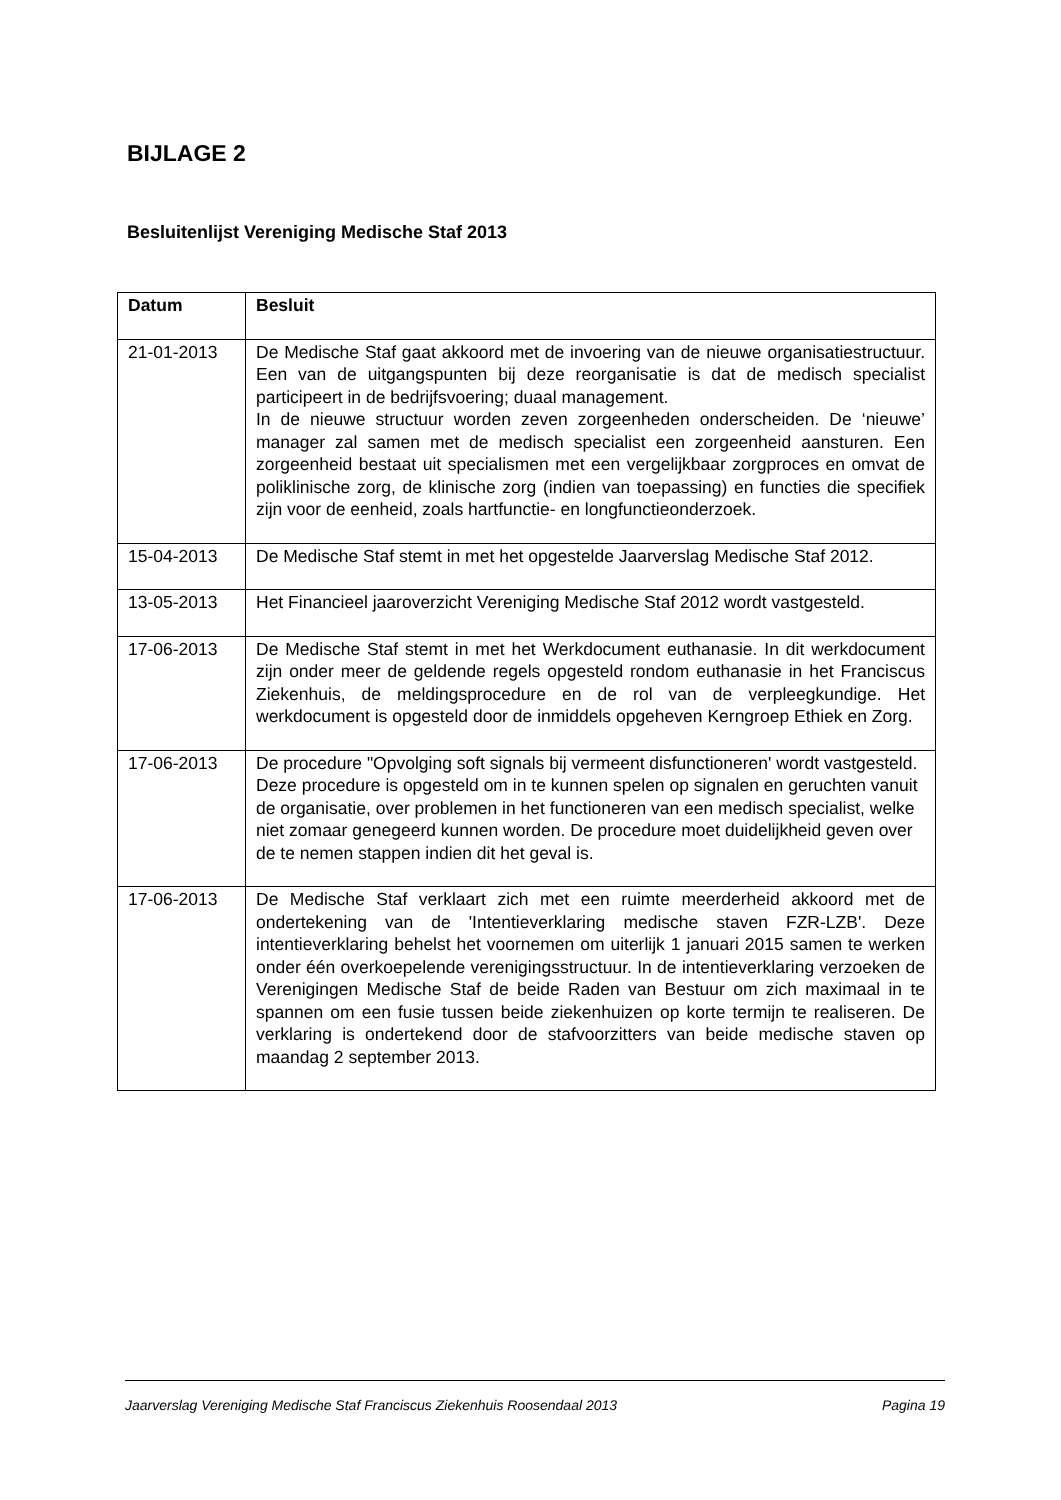BIJLAGE 2
Besluitenlijst Vereniging Medische Staf 2013
| Datum | Besluit |
| --- | --- |
| 21-01-2013 | De Medische Staf gaat akkoord met de invoering van de nieuwe organisatiestructuur. Een van de uitgangspunten bij deze reorganisatie is dat de medisch specialist participeert in de bedrijfsvoering; duaal management. In de nieuwe structuur worden zeven zorgeenheden onderscheiden. De ‘nieuwe’ manager zal samen met de medisch specialist een zorgeenheid aansturen. Een zorgeenheid bestaat uit specialismen met een vergelijkbaar zorgproces en omvat de poliklinische zorg, de klinische zorg (indien van toepassing) en functies die specifiek zijn voor de eenheid, zoals hartfunctie- en longfunctieonderzoek. |
| 15-04-2013 | De Medische Staf stemt in met het opgestelde Jaarverslag Medische Staf 2012. |
| 13-05-2013 | Het Financieel jaaroverzicht Vereniging Medische Staf 2012 wordt vastgesteld. |
| 17-06-2013 | De Medische Staf stemt in met het Werkdocument euthanasie. In dit werkdocument zijn onder meer de geldende regels opgesteld rondom euthanasie in het Franciscus Ziekenhuis, de meldingsprocedure en de rol van de verpleegkundige. Het werkdocument is opgesteld door de inmiddels opgeheven Kerngroep Ethiek en Zorg. |
| 17-06-2013 | De procedure "Opvolging soft signals bij vermeent disfunctioneren' wordt vastgesteld. Deze procedure is opgesteld om in te kunnen spelen op signalen en geruchten vanuit de organisatie, over problemen in het functioneren van een medisch specialist, welke niet zomaar genegeerd kunnen worden. De procedure moet duidelijkheid geven over de te nemen stappen indien dit het geval is. |
| 17-06-2013 | De Medische Staf verklaart zich met een ruimte meerderheid akkoord met de ondertekening van de 'Intentieverklaring medische staven FZR-LZB'. Deze intentieverklaring behelst het voornemen om uiterlijk 1 januari 2015 samen te werken onder één overkoepelende verenigingsstructuur. In de intentieverklaring verzoeken de Verenigingen Medische Staf de beide Raden van Bestuur om zich maximaal in te spannen om een fusie tussen beide ziekenhuizen op korte termijn te realiseren. De verklaring is ondertekend door de stafvoorzitters van beide medische staven op maandag 2 september 2013. |
Jaarverslag Vereniging Medische Staf Franciscus Ziekenhuis Roosendaal 2013 Pagina 19